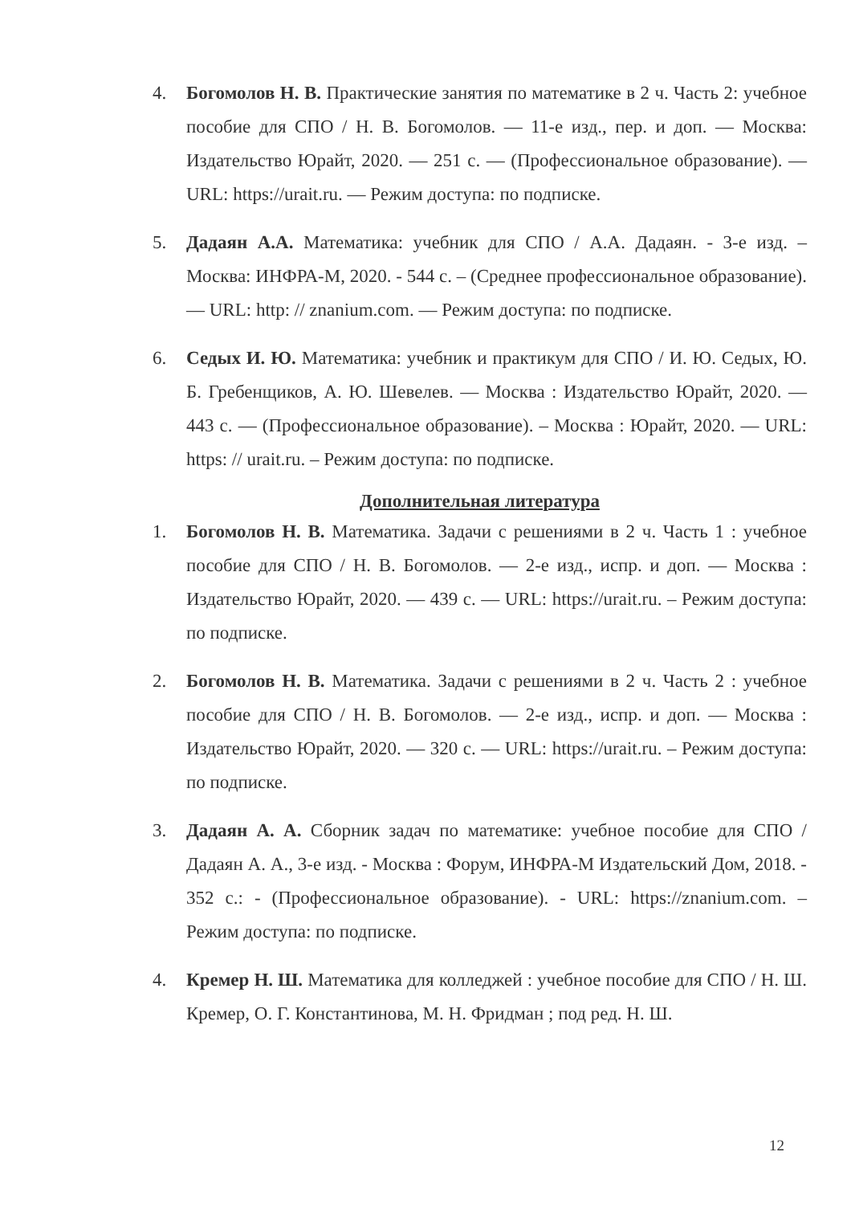4. Богомолов Н. В. Практические занятия по математике в 2 ч. Часть 2: учебное пособие для СПО / Н. В. Богомолов. — 11-е изд., пер. и доп. — Москва: Издательство Юрайт, 2020. — 251 с. — (Профессиональное образование). — URL: https://urait.ru. — Режим доступа: по подписке.
5. Дадаян А.А. Математика: учебник для СПО / А.А. Дадаян. - 3-е изд. – Москва: ИНФРА-М, 2020. - 544 с. – (Среднее профессиональное образование). — URL: http: // znanium.com. — Режим доступа: по подписке.
6. Седых И. Ю. Математика: учебник и практикум для СПО / И. Ю. Седых, Ю. Б. Гребенщиков, А. Ю. Шевелев. — Москва : Издательство Юрайт, 2020. — 443 с. — (Профессиональное образование). – Москва : Юрайт, 2020. — URL: https: // urait.ru. – Режим доступа: по подписке.
Дополнительная литература
1. Богомолов Н. В. Математика. Задачи с решениями в 2 ч. Часть 1 : учебное пособие для СПО / Н. В. Богомолов. — 2-е изд., испр. и доп. — Москва : Издательство Юрайт, 2020. — 439 с. — URL: https://urait.ru. – Режим доступа: по подписке.
2. Богомолов Н. В. Математика. Задачи с решениями в 2 ч. Часть 2 : учебное пособие для СПО / Н. В. Богомолов. — 2-е изд., испр. и доп. — Москва : Издательство Юрайт, 2020. — 320 с. — URL: https://urait.ru. – Режим доступа: по подписке.
3. Дадаян А. А. Сборник задач по математике: учебное пособие для СПО / Дадаян А. А., 3-е изд. - Москва : Форум, ИНФРА-М Издательский Дом, 2018. - 352 с.: - (Профессиональное образование). - URL: https://znanium.com. – Режим доступа: по подписке.
4. Кремер Н. Ш. Математика для колледжей : учебное пособие для СПО / Н. Ш. Кремер, О. Г. Константинова, М. Н. Фридман ; под ред. Н. Ш.
12